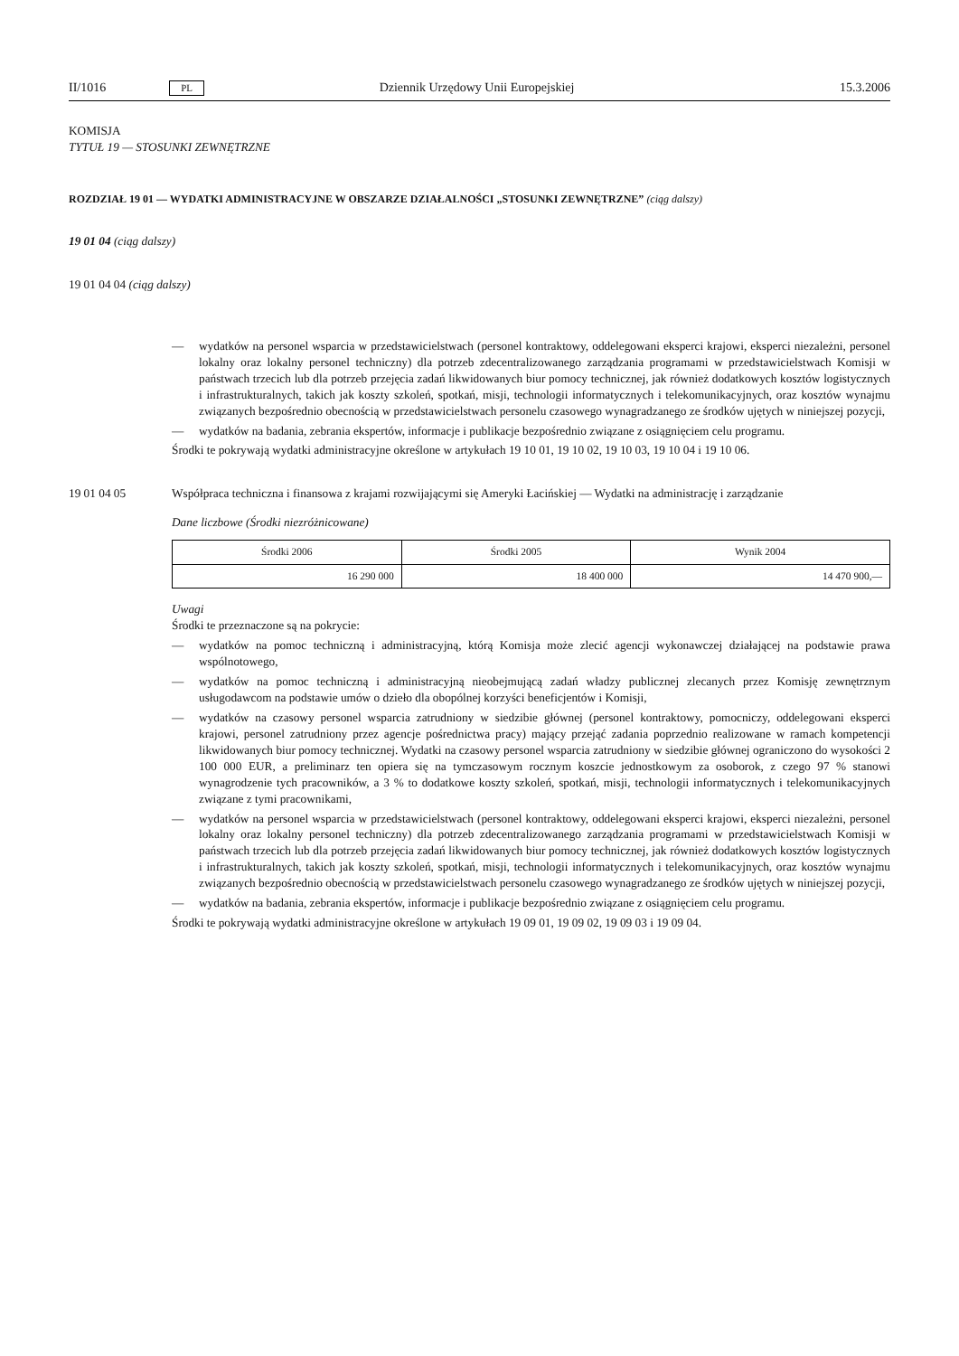II/1016 PL Dziennik Urzędowy Unii Europejskiej 15.3.2006
KOMISJA
TYTUŁ 19 — STOSUNKI ZEWNĘTRZNE
ROZDZIAŁ 19 01 — WYDATKI ADMINISTRACYJNE W OBSZARZE DZIAŁALNOŚCI „STOSUNKI ZEWNĘTRZNE” (ciąg dalszy)
19 01 04 (ciąg dalszy)
19 01 04 04 (ciąg dalszy)
— wydatków na personel wsparcia w przedstawicielstwach (personel kontraktowy, oddelegowani eksperci krajowi, eksperci niezależni, personel lokalny oraz lokalny personel techniczny) dla potrzeb zdecentralizowanego zarządzania programami w przedstawicielstwach Komisji w państwach trzecich lub dla potrzeb przejęcia zadań likwidowanych biur pomocy technicznej, jak również dodatkowych kosztów logistycznych i infrastrukturalnych, takich jak koszty szkoleń, spotkań, misji, technologii informatycznych i telekomunikacyjnych, oraz kosztów wynajmu związanych bezpośrednio obecnością w przedstawicielstwach personelu czasowego wynagradzanego ze środków ujętych w niniejszej pozycji,
— wydatków na badania, zebrania ekspertów, informacje i publikacje bezpośrednio związane z osiągnięciem celu programu.
Środki te pokrywają wydatki administracyjne określone w artykułach 19 10 01, 19 10 02, 19 10 03, 19 10 04 i 19 10 06.
19 01 04 05 Współpraca techniczna i finansowa z krajami rozwijającymi się Ameryki Łacińskiej — Wydatki na administrację i zarządzanie
Dane liczbowe (Środki niezróżnicowane)
| Środki 2006 | Środki 2005 | Wynik 2004 |
| --- | --- | --- |
| 16 290 000 | 18 400 000 | 14 470 900,— |
Uwagi
Środki te przeznaczone są na pokrycie:
— wydatków na pomoc techniczną i administracyjną, którą Komisja może zlecić agencji wykonawczej działającej na podstawie prawa wspólnotowego,
— wydatków na pomoc techniczną i administracyjną nieobejmującą zadań władzy publicznej zlecanych przez Komisję zewnętrznym usługodawcom na podstawie umów o dzieło dla obopólnej korzyści beneficjentów i Komisji,
— wydatków na czasowy personel wsparcia zatrudniony w siedzibie głównej (personel kontraktowy, pomocniczy, oddelegowani eksperci krajowi, personel zatrudniony przez agencje pośrednictwa pracy) mający przejąć zadania poprzednio realizowane w ramach kompetencji likwidowanych biur pomocy technicznej. Wydatki na czasowy personel wsparcia zatrudniony w siedzibie głównej ograniczono do wysokości 2 100 000 EUR, a preliminarz ten opiera się na tymczasowym rocznym koszcie jednostkowym za osoborok, z czego 97 % stanowi wynagrodzenie tych pracowników, a 3 % to dodatkowe koszty szkoleń, spotkań, misji, technologii informatycznych i telekomunikacyjnych związane z tymi pracownikami,
— wydatków na personel wsparcia w przedstawicielstwach (personel kontraktowy, oddelegowani eksperci krajowi, eksperci niezależni, personel lokalny oraz lokalny personel techniczny) dla potrzeb zdecentralizowanego zarządzania programami w przedstawicielstwach Komisji w państwach trzecich lub dla potrzeb przejęcia zadań likwidowanych biur pomocy technicznej, jak również dodatkowych kosztów logistycznych i infrastrukturalnych, takich jak koszty szkoleń, spotkań, misji, technologii informatycznych i telekomunikacyjnych, oraz kosztów wynajmu związanych bezpośrednio obecnością w przedstawicielstwach personelu czasowego wynagradzanego ze środków ujętych w niniejszej pozycji,
— wydatków na badania, zebrania ekspertów, informacje i publikacje bezpośrednio związane z osiągnięciem celu programu.
Środki te pokrywają wydatki administracyjne określone w artykułach 19 09 01, 19 09 02, 19 09 03 i 19 09 04.